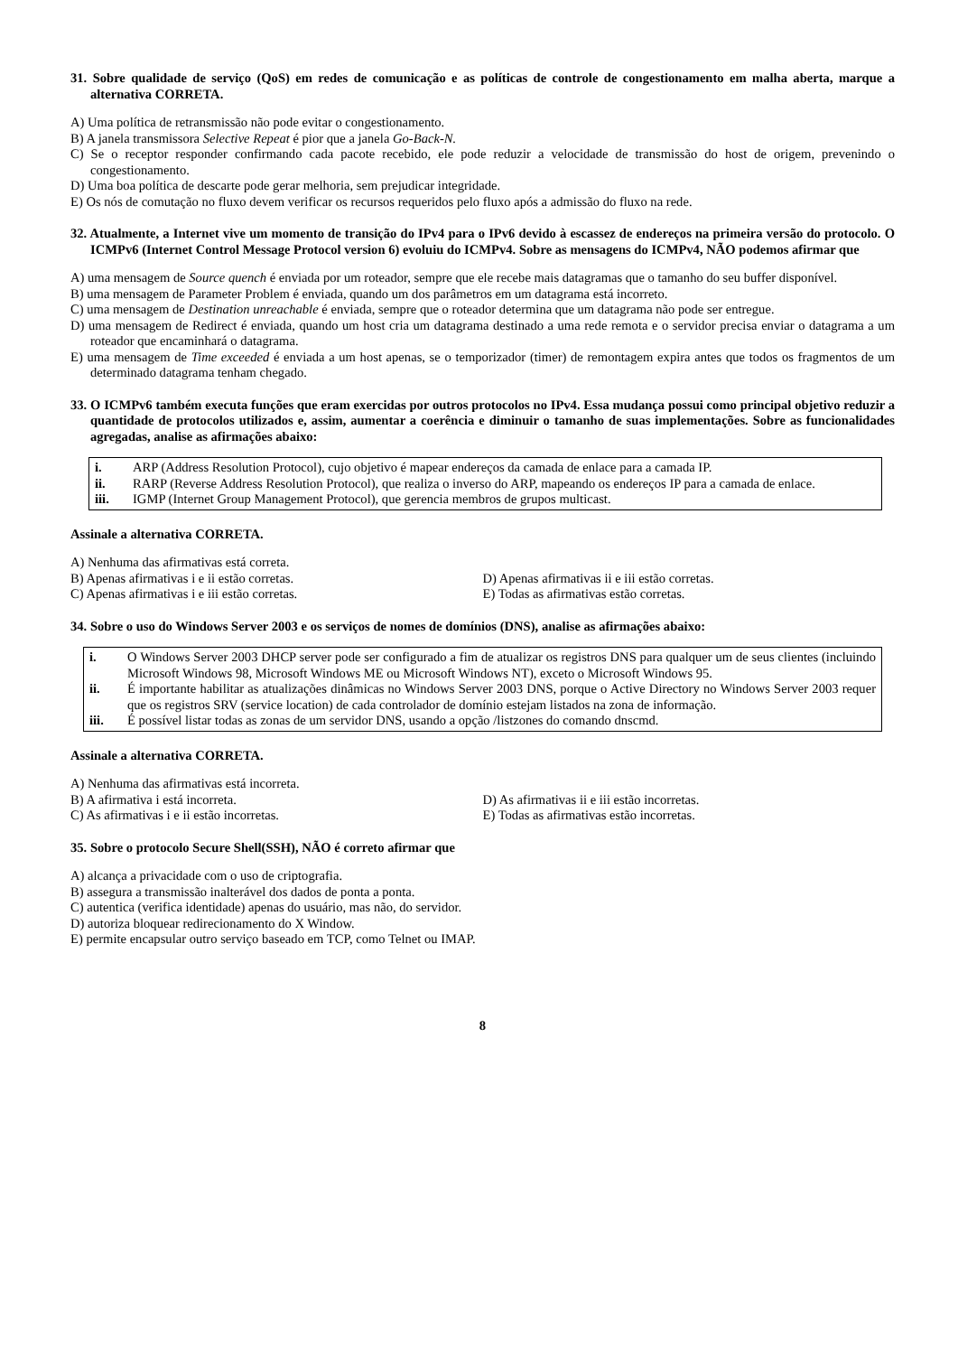31. Sobre qualidade de serviço (QoS) em redes de comunicação e as políticas de controle de congestionamento em malha aberta, marque a alternativa CORRETA.
A) Uma política de retransmissão não pode evitar o congestionamento.
B) A janela transmissora Selective Repeat é pior que a janela Go-Back-N.
C) Se o receptor responder confirmando cada pacote recebido, ele pode reduzir a velocidade de transmissão do host de origem, prevenindo o congestionamento.
D) Uma boa política de descarte pode gerar melhoria, sem prejudicar integridade.
E) Os nós de comutação no fluxo devem verificar os recursos requeridos pelo fluxo após a admissão do fluxo na rede.
32. Atualmente, a Internet vive um momento de transição do IPv4 para o IPv6 devido à escassez de endereços na primeira versão do protocolo. O ICMPv6 (Internet Control Message Protocol version 6) evoluiu do ICMPv4. Sobre as mensagens do ICMPv4, NÃO podemos afirmar que
A) uma mensagem de Source quench é enviada por um roteador, sempre que ele recebe mais datagramas que o tamanho do seu buffer disponível.
B) uma mensagem de Parameter Problem é enviada, quando um dos parâmetros em um datagrama está incorreto.
C) uma mensagem de Destination unreachable é enviada, sempre que o roteador determina que um datagrama não pode ser entregue.
D) uma mensagem de Redirect é enviada, quando um host cria um datagrama destinado a uma rede remota e o servidor precisa enviar o datagrama a um roteador que encaminhará o datagrama.
E) uma mensagem de Time exceeded é enviada a um host apenas, se o temporizador (timer) de remontagem expira antes que todos os fragmentos de um determinado datagrama tenham chegado.
33. O ICMPv6 também executa funções que eram exercidas por outros protocolos no IPv4. Essa mudança possui como principal objetivo reduzir a quantidade de protocolos utilizados e, assim, aumentar a coerência e diminuir o tamanho de suas implementações. Sobre as funcionalidades agregadas, analise as afirmações abaixo:
| i. | ARP (Address Resolution Protocol), cujo objetivo é mapear endereços da camada de enlace para a camada IP. |
| ii. | RARP (Reverse Address Resolution Protocol), que realiza o inverso do ARP, mapeando os endereços IP para a camada de enlace. |
| iii. | IGMP (Internet Group Management Protocol), que gerencia membros de grupos multicast. |
Assinale a alternativa CORRETA.
A) Nenhuma das afirmativas está correta.
B) Apenas afirmativas i e ii estão corretas.
D) Apenas afirmativas ii e iii estão corretas.
C) Apenas afirmativas i e iii estão corretas.
E) Todas as afirmativas estão corretas.
34. Sobre o uso do Windows Server 2003 e os serviços de nomes de domínios (DNS), analise as afirmações abaixo:
| i. | O Windows Server 2003 DHCP server pode ser configurado a fim de atualizar os registros DNS para qualquer um de seus clientes (incluindo Microsoft Windows 98, Microsoft Windows ME ou Microsoft Windows NT), exceto o Microsoft Windows 95. |
| ii. | É importante habilitar as atualizações dinâmicas no Windows Server 2003 DNS, porque o Active Directory no Windows Server 2003 requer que os registros SRV (service location) de cada controlador de domínio estejam listados na zona de informação. |
| iii. | É possível listar todas as zonas de um servidor DNS, usando a opção /listzones do comando dnscmd. |
Assinale a alternativa CORRETA.
A) Nenhuma das afirmativas está incorreta.
B) A afirmativa i está incorreta.
D) As afirmativas ii e iii estão incorretas.
C) As afirmativas i e ii estão incorretas.
E) Todas as afirmativas estão incorretas.
35. Sobre o protocolo Secure Shell(SSH), NÃO é correto afirmar que
A) alcança a privacidade com o uso de criptografia.
B) assegura a transmissão inalterável dos dados de ponta a ponta.
C) autentica (verifica identidade) apenas do usuário, mas não, do servidor.
D) autoriza bloquear redirecionamento do X Window.
E) permite encapsular outro serviço baseado em TCP, como Telnet ou IMAP.
8